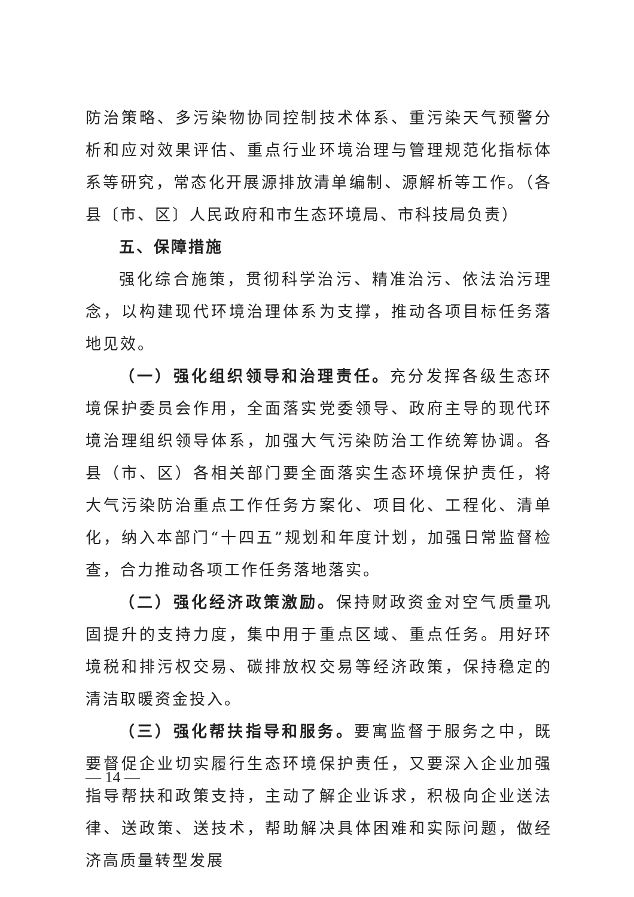防治策略、多污染物协同控制技术体系、重污染天气预警分析和应对效果评估、重点行业环境治理与管理规范化指标体系等研究，常态化开展源排放清单编制、源解析等工作。（各县〔市、区〕人民政府和市生态环境局、市科技局负责）
五、保障措施
强化综合施策，贯彻科学治污、精准治污、依法治污理念，以构建现代环境治理体系为支撑，推动各项目标任务落地见效。
（一）强化组织领导和治理责任。充分发挥各级生态环境保护委员会作用，全面落实党委领导、政府主导的现代环境治理组织领导体系，加强大气污染防治工作统筹协调。各县（市、区）各相关部门要全面落实生态环境保护责任，将大气污染防治重点工作任务方案化、项目化、工程化、清单化，纳入本部门“十四五”规划和年度计划，加强日常监督检查，合力推动各项工作任务落地落实。
（二）强化经济政策激励。保持财政资金对空气质量巩固提升的支持力度，集中用于重点区域、重点任务。用好环境税和排污权交易、碳排放权交易等经济政策，保持稳定的清洁取暖资金投入。
（三）强化帮扶指导和服务。要寓监督于服务之中，既要督促企业切实履行生态环境保护责任，又要深入企业加强指导帮扶和政策支持，主动了解企业诉求，积极向企业送法律、送政策、送技术，帮助解决具体困难和实际问题，做经济高质量转型发展
— 14 —